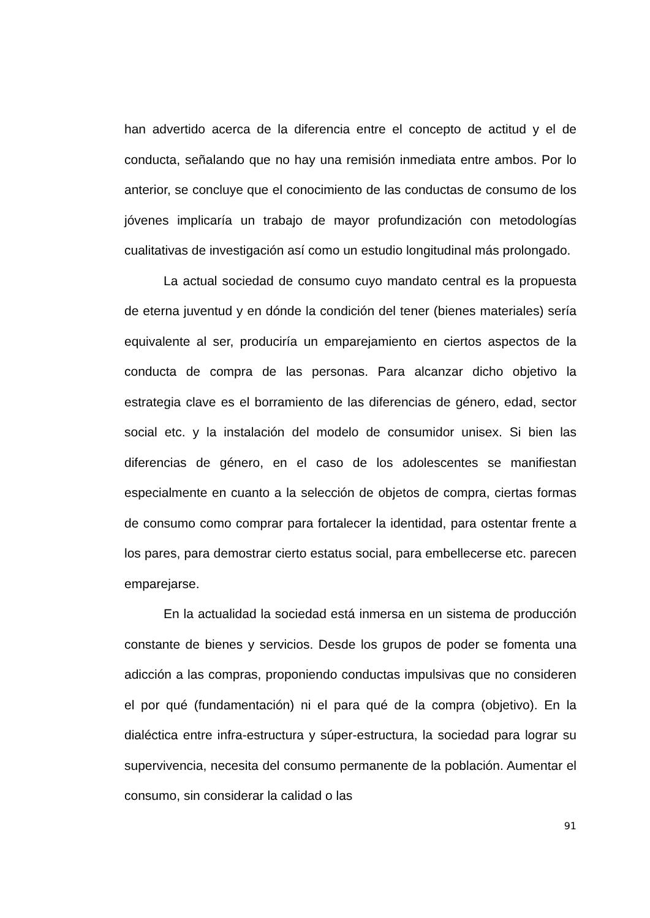han advertido acerca de la diferencia entre el concepto de actitud y el de conducta, señalando que no hay una remisión inmediata entre ambos. Por lo anterior, se concluye que el conocimiento de las conductas de consumo de los jóvenes implicaría un trabajo de mayor profundización con metodologías cualitativas de investigación así como un estudio longitudinal más prolongado.
La actual sociedad de consumo cuyo mandato central es la propuesta de eterna juventud y en dónde la condición del tener (bienes materiales) sería equivalente al ser, produciría un emparejamiento en ciertos aspectos de la conducta de compra de las personas. Para alcanzar dicho objetivo la estrategia clave es el borramiento de las diferencias de género, edad, sector social etc. y la instalación del modelo de consumidor unisex. Si bien las diferencias de género, en el caso de los adolescentes se manifiestan especialmente en cuanto a la selección de objetos de compra, ciertas formas de consumo como comprar para fortalecer la identidad, para ostentar frente a los pares, para demostrar cierto estatus social, para embellecerse etc. parecen emparejarse.
En la actualidad la sociedad está inmersa en un sistema de producción constante de bienes y servicios. Desde los grupos de poder se fomenta una adicción a las compras, proponiendo conductas impulsivas que no consideren el por qué (fundamentación) ni el para qué de la compra (objetivo). En la dialéctica entre infra-estructura y súper-estructura, la sociedad para lograr su supervivencia, necesita del consumo permanente de la población. Aumentar el consumo, sin considerar la calidad o las
91